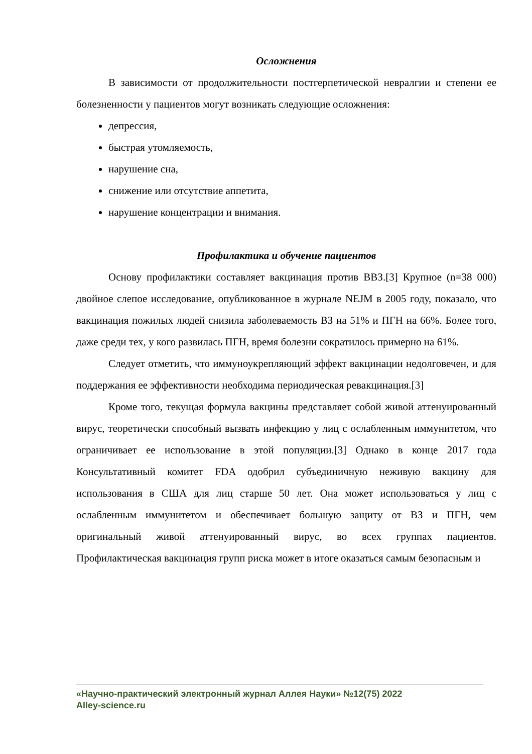Осложнения
В зависимости от продолжительности постгерпетической невралгии и степени ее болезненности у пациентов могут возникать следующие осложнения:
депрессия,
быстрая утомляемость,
нарушение сна,
снижение или отсутствие аппетита,
нарушение концентрации и внимания.
Профилактика и обучение пациентов
Основу профилактики составляет вакцинация против ВВЗ.[3] Крупное (n=38 000) двойное слепое исследование, опубликованное в журнале NEJM в 2005 году, показало, что вакцинация пожилых людей снизила заболеваемость ВЗ на 51% и ПГН на 66%. Более того, даже среди тех, у кого развилась ПГН, время болезни сократилось примерно на 61%.
Следует отметить, что иммуноукрепляющий эффект вакцинации недолговечен, и для поддержания ее эффективности необходима периодическая ревакцинация.[3]
Кроме того, текущая формула вакцины представляет собой живой аттенуированный вирус, теоретически способный вызвать инфекцию у лиц с ослабленным иммунитетом, что ограничивает ее использование в этой популяции.[3] Однако в конце 2017 года Консультативный комитет FDA одобрил субъединичную неживую вакцину для использования в США для лиц старше 50 лет. Она может использоваться у лиц с ослабленным иммунитетом и обеспечивает большую защиту от ВЗ и ПГН, чем оригинальный живой аттенуированный вирус, во всех группах пациентов. Профилактическая вакцинация групп риска может в итоге оказаться самым безопасным и
«Научно-практический электронный журнал Аллея Науки» №12(75) 2022
Alley-science.ru